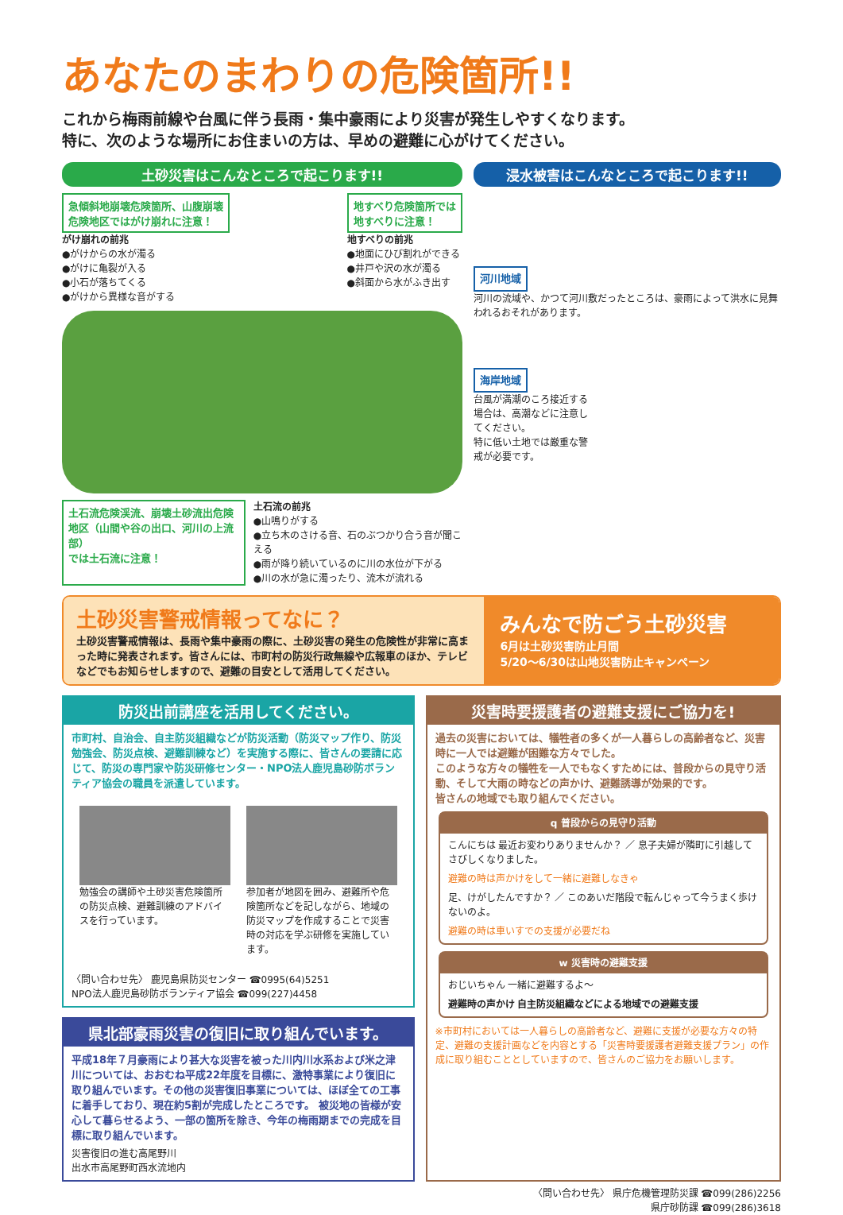あなたのまわりの危険箇所!!
これから梅雨前線や台風に伴う長雨・集中豪雨により災害が発生しやすくなります。
特に、次のような場所にお住まいの方は、早めの避難に心がけてください。
土砂災害はこんなところで起こります!!
急傾斜地崩壊危険箇所、山腹崩壊
危険地区ではがけ崩れに注意！
がけ崩れの前兆
●がけからの水が濁る
●がけに亀裂が入る
●小石が落ちてくる
●がけから異様な音がする
地すべり危険箇所では
地すべりに注意！
地すべりの前兆
●地面にひび割れができる
●井戸や沢の水が濁る
●斜面から水がふき出す
土石流危険渓流、崩壊土砂流出危険
地区（山間や谷の出口、河川の上流部）
では土石流に注意！
土石流の前兆
●山鳴りがする
●立ち木のさける音、石のぶつかり合う音が聞こえる
●雨が降り続いているのに川の水位が下がる
●川の水が急に濁ったり、流木が流れる
浸水被害はこんなところで起こります!!
河川地域
河川の流域や、かつて河川敷だったところは、豪雨によって洪水に見舞われるおそれがあります。
海岸地域
台風が満潮のころ接近する場合は、高潮などに注意してください。
特に低い土地では厳重な警戒が必要です。
土砂災害警戒情報ってなに？
土砂災害警戒情報は、長雨や集中豪雨の際に、土砂災害の発生の危険性が非常に高まった時に発表されます。皆さんには、市町村の防災行政無線や広報車のほか、テレビなどでもお知らせしますので、避難の目安として活用してください。
みんなで防ごう土砂災害
6月は土砂災害防止月間
5/20～6/30は山地災害防止キャンペーン
防災出前講座を活用してください。
市町村、自治会、自主防災組織などが防災活動（防災マップ作り、防災勉強会、防災点検、避難訓練など）を実施する際に、皆さんの要請に応じて、防災の専門家や防災研修センター・NPO法人鹿児島砂防ボランティア協会の職員を派遣しています。
勉強会の講師や土砂災害危険箇所の防災点検、避難訓練のアドバイスを行っています。
参加者が地図を囲み、避難所や危険箇所などを記しながら、地域の防災マップを作成することで災害時の対応を学ぶ研修を実施しています。
〈問い合わせ先〉 鹿児島県防災センター ☎0995(64)5251
NPO法人鹿児島砂防ボランティア協会 ☎099(227)4458
県北部豪雨災害の復旧に取り組んでいます。
平成18年７月豪雨により甚大な災害を被った川内川水系および米之津川については、おおむね平成22年度を目標に、激特事業により復旧に取り組んでいます。その他の災害復旧事業については、ほぼ全ての工事に着手しており、現在約5割が完成したところです。 被災地の皆様が安心して暮らせるよう、一部の箇所を除き、今年の梅雨期までの完成を目標に取り組んでいます。
災害復旧の進む高尾野川
出水市高尾野町西水流地内
災害時要援護者の避難支援にご協力を!
過去の災害においては、犠牲者の多くが一人暮らしの高齢者など、災害時に一人では避難が困難な方々でした。
このような方々の犠牲を一人でもなくすためには、普段からの見守り活動、そして大雨の時などの声かけ、避難誘導が効果的です。
皆さんの地域でも取り組んでください。
q 普段からの見守り活動
こんにちは 最近お変わりありませんか？ ／ 息子夫婦が隣町に引越してさびしくなりました。
避難の時は声かけをして一緒に避難しなきゃ
足、けがしたんですか？ ／ このあいだ階段で転んじゃって今うまく歩けないのよ。
避難の時は車いすでの支援が必要だね
w 災害時の避難支援
おじいちゃん 一緒に避難するよ～
避難時の声かけ 自主防災組織などによる地域での避難支援
※市町村においては一人暮らしの高齢者など、避難に支援が必要な方々の特定、避難の支援計画などを内容とする「災害時要援護者避難支援プラン」の作成に取り組むこととしていますので、皆さんのご協力をお願いします。
〈問い合わせ先〉 県庁危機管理防災課 ☎099(286)2256
県庁砂防課 ☎099(286)3618